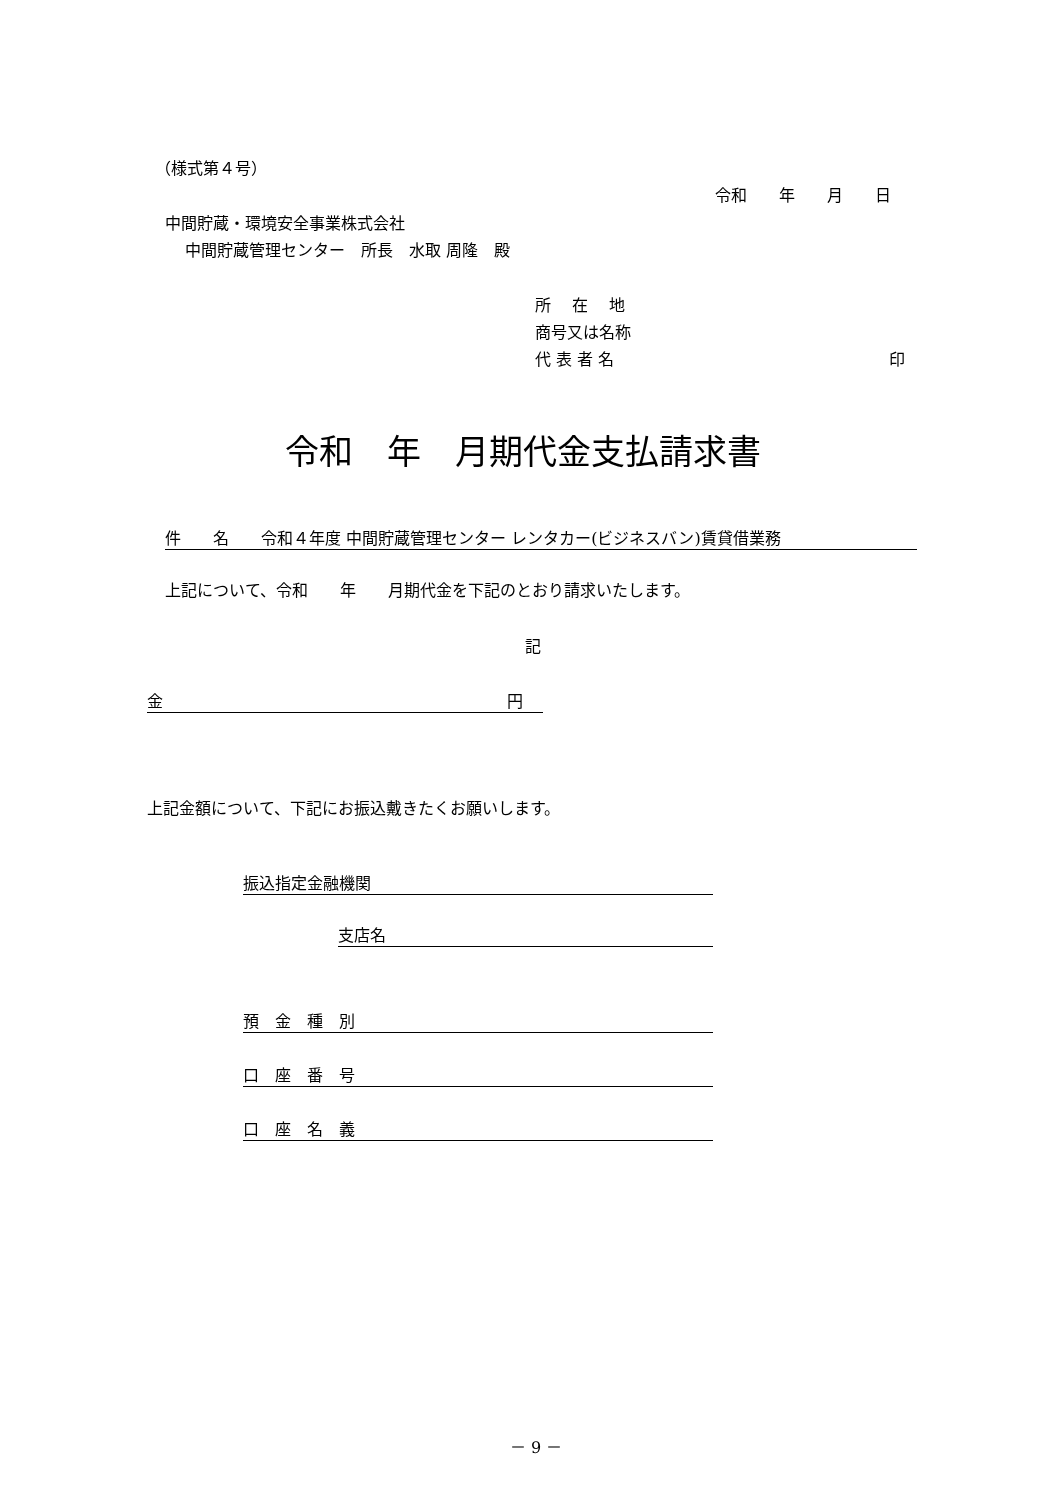（様式第４号）
令和　　年　　月　　日
中間貯蔵・環境安全事業株式会社
中間貯蔵管理センター　所長　水取 周隆　殿
所　 在　 地
商号又は名称
代 表 者 名 印
令和　年　月期代金支払請求書
件　　名　　令和４年度 中間貯蔵管理センター レンタカー(ビジネスバン)賃貸借業務
上記について、令和　　年　　月期代金を下記のとおり請求いたします。
記
金 円
上記金額について、下記にお振込戴きたくお願いします。
振込指定金融機関
支店名
預　金　種　別
口　座　番　号
口　座　名　義
－ 9 －